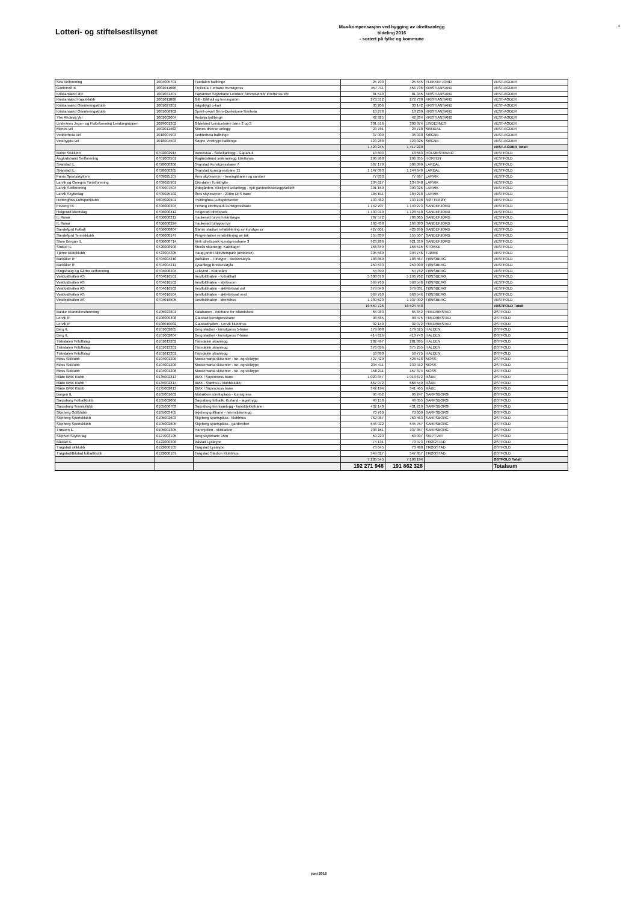Lotteri- og stiftelsestilsynet
Mva-kompensasjon ved bygging av idrettsanlegg
tildeling 2016
- sortert på fylke og kommune
4
| Sira Velforening | 1004005701 | Tuedalen ballbinge | 25 700 | 25 645 | FLEKKEFJORD | VEST-AGDER |
| Gimletroll IK | 1001011606 | Trollstua 7-erbane Kunstgress | 457 711 | 456 736 | KRISTIANSAND | VEST-AGDER |
| Kristiansand JFF | 1001041407 | Farvannet Skytebane Leirduer Stevnekontor Idrettshus Wc | 81 519 | 81 345 | KRISTIANSAND | VEST-AGDER |
| Kristiansand Kajakklubb | 1001011808 | Gill - Båthall og treningsrom | 273 312 | 272 730 | KRISTIANSAND | VEST-AGDER |
| Kristiansand Orienteringsklubb | 1001027201 | Vågsbygd o-kart | 30 206 | 30 142 | KRISTIANSAND | VEST-AGDER |
| Kristiansand Orienteringsklubb | 1001006902 | Sprint-o-kart Grim-Dueknipen-Tinnheia | 18 278 | 18 239 | KRISTIANSAND | VEST-AGDER |
| Ytre Andøya Vel | 1001002004 | Andøya ballbinge | 42 925 | 42 834 | KRISTIANSAND | VEST-AGDER |
| Lindesnes Jeger- og Fiskeforening Leirduegruppen | 1029001302 | Gåseland Leirduebane bane 2 og 3 | 301 516 | 300 874 | LINDESNES | VEST-AGDER |
| Mones vel | 1002011402 | Mones diverse anlegg | 28 781 | 28 720 | MANDAL | VEST-AGDER |
| Vedderheia Vel | 1018007903 | Vedderheia ballbinge | 37 009 | 36 930 | SØGNE | VEST-AGDER |
| Vestbygda vel | 1018004503 | Søgne Vestbygd ballbinge | 123 288 | 123 025 | SØGNE | VEST-AGDER |
| | | | 1 420 245 | 1 417 220 | | VEST-AGDER Totalt |
| Botne Skiklubb | 0702002914 | Botnestua - Skileikanlegg - Gapahuk | 18 603 | 18 563 | HOLMESTRAND | VESTFOLD |
| Åsgårdstrand Seilforening | 0701003501 | Åsgårdstrand seileranlegg Idrettshus | 296 988 | 296 355 | HORTEN | VESTFOLD |
| Svarstad IL | 0728000306 | Svarstad Kunstgressbane 7 | 507 179 | 506 099 | LARDAL | VESTFOLD |
| Svarstad IL | 0728000305 | Svarstad kunstgressbane 11 | 1 147 093 | 1 144 649 | LARDAL | VESTFOLD |
| Farris Sportsskyttere | 0709025107 | Åres skytesenter - treningsbaner og sanitær | 77 833 | 77 667 | LARVIK | VESTFOLD |
| Larvik og Omegns Turistforening | 0709025901 | Eikedalen Turisthytte | 134 627 | 134 340 | LARVIK | VESTFOLD |
| Larvik Seilforening | 0709007504 | Ødegården, Viksfjord seilanlegg - nytt garderobeanlegg/seilloft | 391 159 | 390 326 | LARVIK | VESTFOLD |
| Larvik Skytterlag | 0709025102 | Åres skytesenter - 200m DFS bane | 184 611 | 184 218 | LARVIK | VESTFOLD |
| Hvittingfoss Luftsportklubb | 0604020401 | Hvittingfoss Luftsportsenter | 133 482 | 133 198 | NØTTERØY | VESTFOLD |
| Fevang FK | 0706000304 | Fevang idrettspark kunstgressbane | 1 142 707 | 1 140 273 | SANDEFJORD | VESTFOLD |
| Helgerød idrettslag | 0706000412 | Helgerød idrettspark | 1 130 919 | 1 128 510 | SANDEFJORD | VESTFOLD |
| IL Runar | 0706000211 | Haukerød turvei helårsløype | 707 572 | 706 065 | SANDEFJORD | VESTFOLD |
| IL Runar | 0706000224 | Haukerød turløype lys | 166 438 | 166 083 | SANDEFJORD | VESTFOLD |
| Sandefjord Fotball | 0706000804 | Gamle stadion rehabilitering av kunstgress | 427 601 | 426 690 | SANDEFJORD | VESTFOLD |
| Sandefjord Tennisklubb | 0706000147 | Pingvinhallen rehabilitering av tak | 155 839 | 155 507 | SANDEFJORD | VESTFOLD |
| Store Bergan IL | 0706000714 | Virik idrettspark kunstgressbane 3 | 923 286 | 921 319 | SANDEFJORD | VESTFOLD |
| Stokke IL | 0720008908 | Storås skianlegg: Kaldtlager | 156 849 | 156 515 | STOKKE | VESTFOLD |
| Tjøme skateklubb | 0723004305 | Haug-jordet Aktivitetspark (utvidelse) | 395 589 | 394 746 | TJØME | VESTFOLD |
| Barkåker IF | 0704004210 | Barkåker - Turløype - Brekkesløyfa | 188 869 | 188 467 | TØNSBERG | VESTFOLD |
| Barkåker IF | 0704004211 | Lysanlegg Brekkesløyfa | 250 633 | 250 099 | TØNSBERG | VESTFOLD |
| Ringshaug og Gårbo Velforening | 0704008304 | Leikvind - Klatretårn | 54 899 | 54 782 | TØNSBERG | VESTFOLD |
| Vestfoldhallen AS | 0704016501 | Vestfoldhallen - fotballhall | 5 308 070 | 5 296 762 | TØNSBERG | VESTFOLD |
| Vestfoldhallen AS | 0704016502 | Vestfoldhallen - styrkerom | 569 760 | 568 546 | TØNSBERG | VESTFOLD |
| Vestfoldhallen AS | 0704016503 | Vestfoldhallen - aktivitetssal øst | 379 840 | 379 031 | TØNSBERG | VESTFOLD |
| Vestfoldhallen AS | 0704016504 | Vestfoldhallen - aktivitetssal vest | 569 760 | 568 546 | TØNSBERG | VESTFOLD |
| Vestfoldhallen AS | 0704016505 | Vestfoldhallen - idrettshus | 1 139 520 | 1 137 092 | TØNSBERG | VESTFOLD |
| | | | 16 559 726 | 16 524 448 | | VESTFOLD Totalt |
| Baldur islandshestforening | 0105023801 | Kalabanen - ridebane for islandshest | 65 983 | 65 842 | FREDRIKSTAD | ØSTFOLD |
| Lervik IF | 0106009408 | Gaustad kunstgressbane | 98 685 | 98 475 | FREDRIKSTAD | ØSTFOLD |
| Lervik IF | 0106010002 | Gaustadhallen - Lervik klubbhus | 32 140 | 32 072 | FREDRIKSTAD | ØSTFOLD |
| Berg IL | 0101002805 | Berg stadion - kunstgress 5-bane | 179 908 | 179 525 | HALDEN | ØSTFOLD |
| Berg IL | 0101002804 | Berg stadion - kunstgress 7-bane | 414 626 | 413 743 | HALDEN | ØSTFOLD |
| Tistedalen Friluftslag | 0101013202 | Tistedalen skianlegg | 282 497 | 281 895 | HALDEN | ØSTFOLD |
| Tistedalen Friluftslag | 0101013201 | Tistedalen skianlegg | 376 056 | 375 255 | HALDEN | ØSTFOLD |
| Tistedalen Friluftslag | 0101013201 | Tistedalen skianlegg | 53 890 | 53 775 | HALDEN | ØSTFOLD |
| Moss Skiklubb | 0104001206 | Mossemarka skisenter - tur- og skiløype | 427 429 | 426 518 | MOSS | ØSTFOLD |
| Moss Skiklubb | 0104001206 | Mossemarka skisenter - tur- og skiløype | 234 411 | 233 912 | MOSS | ØSTFOLD |
| Moss Skiklubb | 0104001206 | Mossemarka skisenter - tur- og skiløype | 158 211 | 157 874 | MOSS | ØSTFOLD |
| Råde BMX Klubb | 0135002813 | BMX / Supercross bane | 1 020 847 | 1 018 672 | RÅDE | ØSTFOLD |
| Råde BMX Klubb | 0135002814 | BMX - Starthus / klubblokaler | 667 972 | 666 549 | RÅDE | ØSTFOLD |
| Råde BMX Klubb | 0135002813 | BMX / Supercross bane | 342 194 | 341 465 | RÅDE | ØSTFOLD |
| Borgen IL | 0105001602 | Mobakken idrettsplass - kunstgress | 96 452 | 96 247 | SARPSBORG | ØSTFOLD |
| Sarpsborg Fotballklubb | 0105002006 | Sarpsborg fotballk. Kurland - lagerbygg | 48 158 | 48 055 | SARPSBORG | ØSTFOLD |
| Sarpsborg Tennisklubb | 0105006703 | Sarpsborg tennisanlegg - kunstdekkebaner | 432 140 | 431 219 | SARPSBORG | ØSTFOLD |
| Skjeberg Golfklubb | 0105003405 | skjeberg golfbane - nærmiljøanlegg | 70 760 | 70 609 | SARPSBORG | ØSTFOLD |
| Skjeberg Sportsklubb | 0105002603 | Skjeberg sportsplass - klubbhus | 762 087 | 760 463 | SARPSBORG | ØSTFOLD |
| Skjeberg Sportsklubb | 0105002605 | Skjeberg sportsplass - garderober | 546 922 | 545 757 | SARPSBORG | ØSTFOLD |
| Trøsken IL | 0105001305 | Harehjellen - skistadion | 138 151 | 137 857 | SARPSBORG | ØSTFOLD |
| Skiptvet Skytterlag | 0127003105 | Berg skytebane 15m | 59 223 | 59 097 | SKIPTVET | ØSTFOLD |
| Båstad IL | 0122000306 | Båstad Lysløype | 74 131 | 73 973 | TRØGSTAD | ØSTFOLD |
| Trøgstad skiklubb | 0122000105 | Trøgstad Lysløype | 73 645 | 73 488 | TRØGSTAD | ØSTFOLD |
| Trøgstad/Båstad fotballklubb | 0122000107 | Trøgstad Stadion Klubbhus | 549 027 | 547 857 | TRØGSTAD | ØSTFOLD |
| | | | 7 205 545 | 7 190 194 | | ØSTFOLD Totalt |
| | | | 192 271 948 | 191 862 328 | | Totalsum |
juni 2016